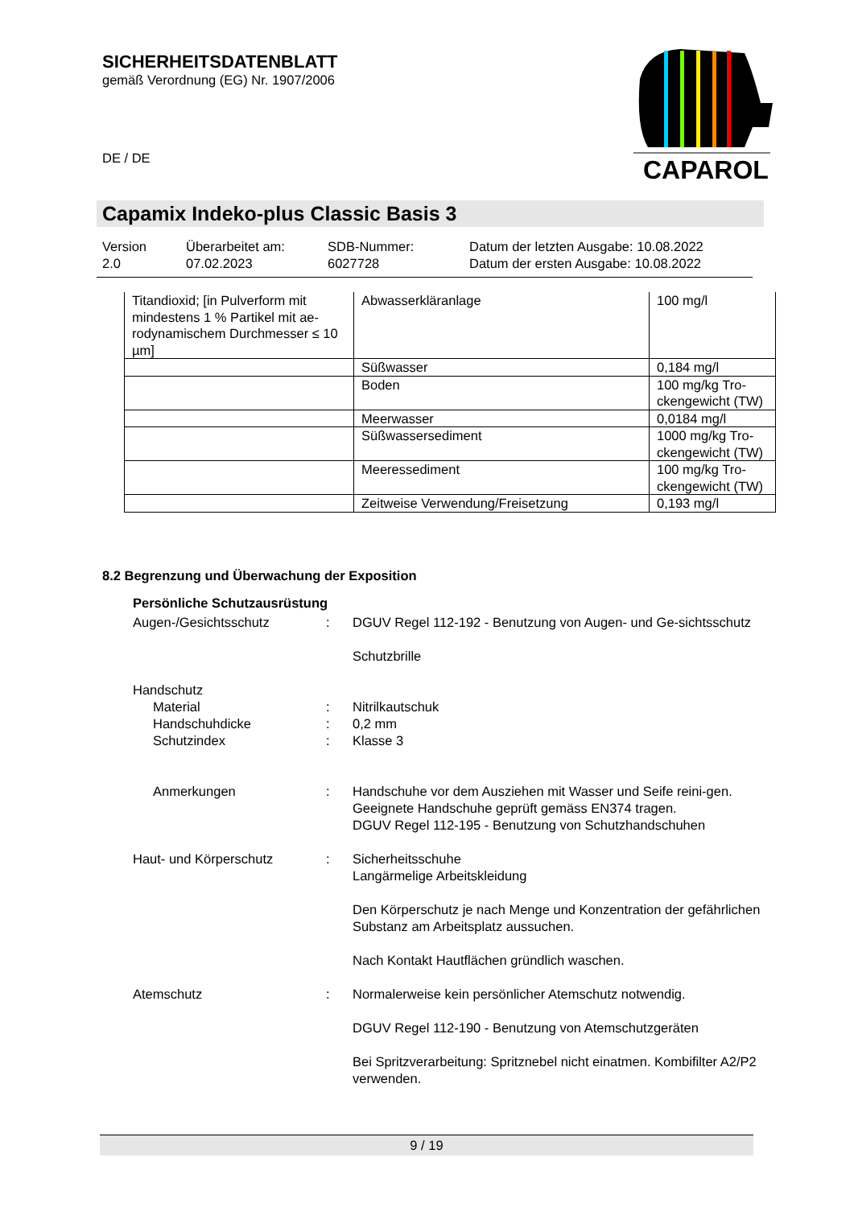SICHERHEITSDATENBLATT
gemäß Verordnung (EG) Nr. 1907/2006
DE / DE
CAPAROL
Capamix Indeko-plus Classic Basis 3
| Version 2.0 | Überarbeitet am: 07.02.2023 | SDB-Nummer: 6027728 | Datum der letzten Ausgabe: 10.08.2022 Datum der ersten Ausgabe: 10.08.2022 |
| Titandioxid; [in Pulverform mit mindestens 1 % Partikel mit ae-rodynamischem Durchmesser ≤ 10 µm] | Abwasserkläranlage | 100 mg/l |
| | Süßwasser | 0,184 mg/l |
| | Boden | 100 mg/kg Tro-ckengewicht (TW) |
| | Meerwasser | 0,0184 mg/l |
| | Süßwassersediment | 1000 mg/kg Tro-ckengewicht (TW) |
| | Meeressediment | 100 mg/kg Tro-ckengewicht (TW) |
| | Zeitweise Verwendung/Freisetzung | 0,193 mg/l |
8.2 Begrenzung und Überwachung der Exposition
Persönliche Schutzausrüstung
Augen-/Gesichtsschutz : DGUV Regel 112-192 - Benutzung von Augen- und Ge-sichtsschutz
Schutzbrille
Handschutz
Material : Nitrilkautschuk
Handschuhdicke : 0,2 mm
Schutzindex : Klasse 3
Anmerkungen : Handschuhe vor dem Ausziehen mit Wasser und Seife reini-gen. Geeignete Handschuhe geprüft gemäss EN374 tragen.
DGUV Regel 112-195 - Benutzung von Schutzhandschuhen
Haut- und Körperschutz : Sicherheitsschuhe
Langärmelige Arbeitskleidung
Den Körperschutz je nach Menge und Konzentration der gefährlichen Substanz am Arbeitsplatz aussuchen.
Nach Kontakt Hautflächen gründlich waschen.
Atemschutz : Normalerweise kein persönlicher Atemschutz notwendig.
DGUV Regel 112-190 - Benutzung von Atemschutzgeräten
Bei Spritzverarbeitung: Spritznebel nicht einatmen. Kombifilter A2/P2 verwenden.
9 / 19